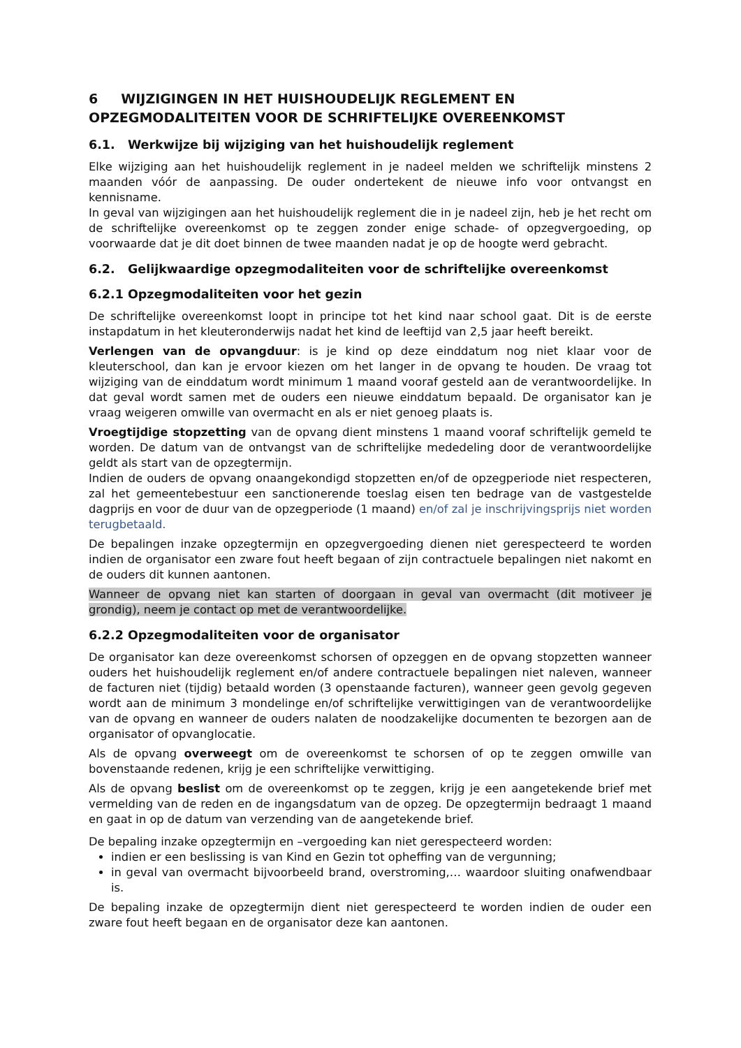6 WIJZIGINGEN IN HET HUISHOUDELIJK REGLEMENT EN OPZEGMODALITEITEN VOOR DE SCHRIFTELIJKE OVEREENKOMST
6.1. Werkwijze bij wijziging van het huishoudelijk reglement
Elke wijziging aan het huishoudelijk reglement in je nadeel melden we schriftelijk minstens 2 maanden vóór de aanpassing. De ouder ondertekent de nieuwe info voor ontvangst en kennisname.
In geval van wijzigingen aan het huishoudelijk reglement die in je nadeel zijn, heb je het recht om de schriftelijke overeenkomst op te zeggen zonder enige schade- of opzegvergoeding, op voorwaarde dat je dit doet binnen de twee maanden nadat je op de hoogte werd gebracht.
6.2. Gelijkwaardige opzegmodaliteiten voor de schriftelijke overeenkomst
6.2.1 Opzegmodaliteiten voor het gezin
De schriftelijke overeenkomst loopt in principe tot het kind naar school gaat. Dit is de eerste instapdatum in het kleuteronderwijs nadat het kind de leeftijd van 2,5 jaar heeft bereikt.
Verlengen van de opvangduur: is je kind op deze einddatum nog niet klaar voor de kleuterschool, dan kan je ervoor kiezen om het langer in de opvang te houden. De vraag tot wijziging van de einddatum wordt minimum 1 maand vooraf gesteld aan de verantwoordelijke. In dat geval wordt samen met de ouders een nieuwe einddatum bepaald. De organisator kan je vraag weigeren omwille van overmacht en als er niet genoeg plaats is.
Vroegtijdige stopzetting van de opvang dient minstens 1 maand vooraf schriftelijk gemeld te worden. De datum van de ontvangst van de schriftelijke mededeling door de verantwoordelijke geldt als start van de opzegtermijn.
Indien de ouders de opvang onaangekondigd stopzetten en/of de opzegperiode niet respecteren, zal het gemeentebestuur een sanctionerende toeslag eisen ten bedrage van de vastgestelde dagprijs en voor de duur van de opzegperiode (1 maand) en/of zal je inschrijvingsprijs niet worden terugbetaald.
De bepalingen inzake opzegtermijn en opzegvergoeding dienen niet gerespecteerd te worden indien de organisator een zware fout heeft begaan of zijn contractuele bepalingen niet nakomt en de ouders dit kunnen aantonen.
Wanneer de opvang niet kan starten of doorgaan in geval van overmacht (dit motiveer je grondig), neem je contact op met de verantwoordelijke.
6.2.2 Opzegmodaliteiten voor de organisator
De organisator kan deze overeenkomst schorsen of opzeggen en de opvang stopzetten wanneer ouders het huishoudelijk reglement en/of andere contractuele bepalingen niet naleven, wanneer de facturen niet (tijdig) betaald worden (3 openstaande facturen), wanneer geen gevolg gegeven wordt aan de minimum 3 mondelinge en/of schriftelijke verwittigingen van de verantwoordelijke van de opvang en wanneer de ouders nalaten de noodzakelijke documenten te bezorgen aan de organisator of opvanglocatie.
Als de opvang overweegt om de overeenkomst te schorsen of op te zeggen omwille van bovenstaande redenen, krijg je een schriftelijke verwittiging.
Als de opvang beslist om de overeenkomst op te zeggen, krijg je een aangetekende brief met vermelding van de reden en de ingangsdatum van de opzeg. De opzegtermijn bedraagt 1 maand en gaat in op de datum van verzending van de aangetekende brief.
De bepaling inzake opzegtermijn en –vergoeding kan niet gerespecteerd worden:
indien er een beslissing is van Kind en Gezin tot opheffing van de vergunning;
in geval van overmacht bijvoorbeeld brand, overstroming,… waardoor sluiting onafwendbaar is.
De bepaling inzake de opzegtermijn dient niet gerespecteerd te worden indien de ouder een zware fout heeft begaan en de organisator deze kan aantonen.